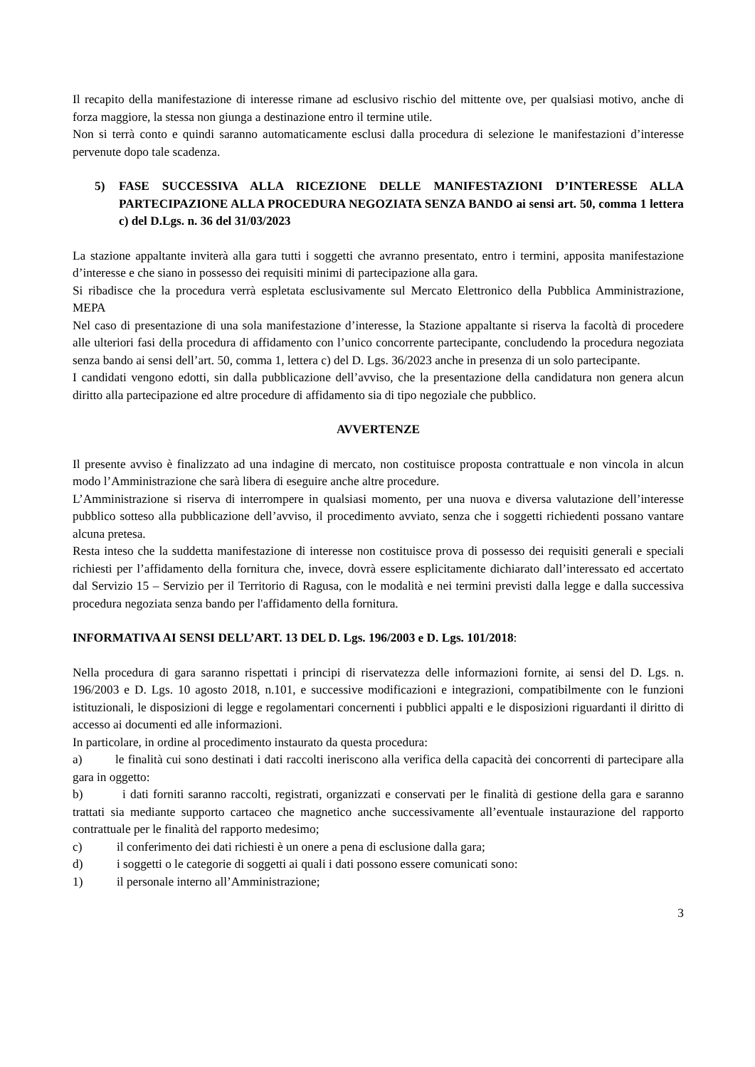Il recapito della manifestazione di interesse rimane ad esclusivo rischio del mittente ove, per qualsiasi motivo, anche di forza maggiore, la stessa non giunga a destinazione entro il termine utile.
Non si terrà conto e quindi saranno automaticamente esclusi dalla procedura di selezione le manifestazioni d’interesse pervenute dopo tale scadenza.
5) FASE SUCCESSIVA ALLA RICEZIONE DELLE MANIFESTAZIONI D’INTERESSE ALLA PARTECIPAZIONE ALLA PROCEDURA NEGOZIATA SENZA BANDO ai sensi art. 50, comma 1 lettera c) del D.Lgs. n. 36 del 31/03/2023
La stazione appaltante inviterà alla gara tutti i soggetti che avranno presentato, entro i termini, apposita manifestazione d’interesse e che siano in possesso dei requisiti minimi di partecipazione alla gara.
Si ribadisce che la procedura verrà espletata esclusivamente sul Mercato Elettronico della Pubblica Amministrazione, MEPA
Nel caso di presentazione di una sola manifestazione d’interesse, la Stazione appaltante si riserva la facoltà di procedere alle ulteriori fasi della procedura di affidamento con l’unico concorrente partecipante, concludendo la procedura negoziata senza bando ai sensi dell’art. 50, comma 1, lettera c) del D. Lgs. 36/2023 anche in presenza di un solo partecipante.
I candidati vengono edotti, sin dalla pubblicazione dell’avviso, che la presentazione della candidatura non genera alcun diritto alla partecipazione ed altre procedure di affidamento sia di tipo negoziale che pubblico.
AVVERTENZE
Il presente avviso è finalizzato ad una indagine di mercato, non costituisce proposta contrattuale e non vincola in alcun modo l’Amministrazione che sarà libera di eseguire anche altre procedure.
L’Amministrazione si riserva di interrompere in qualsiasi momento, per una nuova e diversa valutazione dell’interesse pubblico sotteso alla pubblicazione dell’avviso, il procedimento avviato, senza che i soggetti richiedenti possano vantare alcuna pretesa.
Resta inteso che la suddetta manifestazione di interesse non costituisce prova di possesso dei requisiti generali e speciali richiesti per l’affidamento della fornitura che, invece, dovrà essere esplicitamente dichiarato dall’interessato ed accertato dal Servizio 15 – Servizio per il Territorio di Ragusa, con le modalità e nei termini previsti dalla legge e dalla successiva procedura negoziata senza bando per l'affidamento della fornitura.
INFORMATIVA AI SENSI DELL’ART. 13 DEL D. Lgs. 196/2003 e D. Lgs. 101/2018:
Nella procedura di gara saranno rispettati i principi di riservatezza delle informazioni fornite, ai sensi del D. Lgs. n. 196/2003 e D. Lgs. 10 agosto 2018, n.101, e successive modificazioni e integrazioni, compatibilmente con le funzioni istituzionali, le disposizioni di legge e regolamentari concernenti i pubblici appalti e le disposizioni riguardanti il diritto di accesso ai documenti ed alle informazioni.
In particolare, in ordine al procedimento instaurato da questa procedura:
a) le finalità cui sono destinati i dati raccolti ineriscono alla verifica della capacità dei concorrenti di partecipare alla gara in oggetto:
b) i dati forniti saranno raccolti, registrati, organizzati e conservati per le finalità di gestione della gara e saranno trattati sia mediante supporto cartaceo che magnetico anche successivamente all’eventuale instaurazione del rapporto contrattuale per le finalità del rapporto medesimo;
c) il conferimento dei dati richiesti è un onere a pena di esclusione dalla gara;
d) i soggetti o le categorie di soggetti ai quali i dati possono essere comunicati sono:
1) il personale interno all’Amministrazione;
3